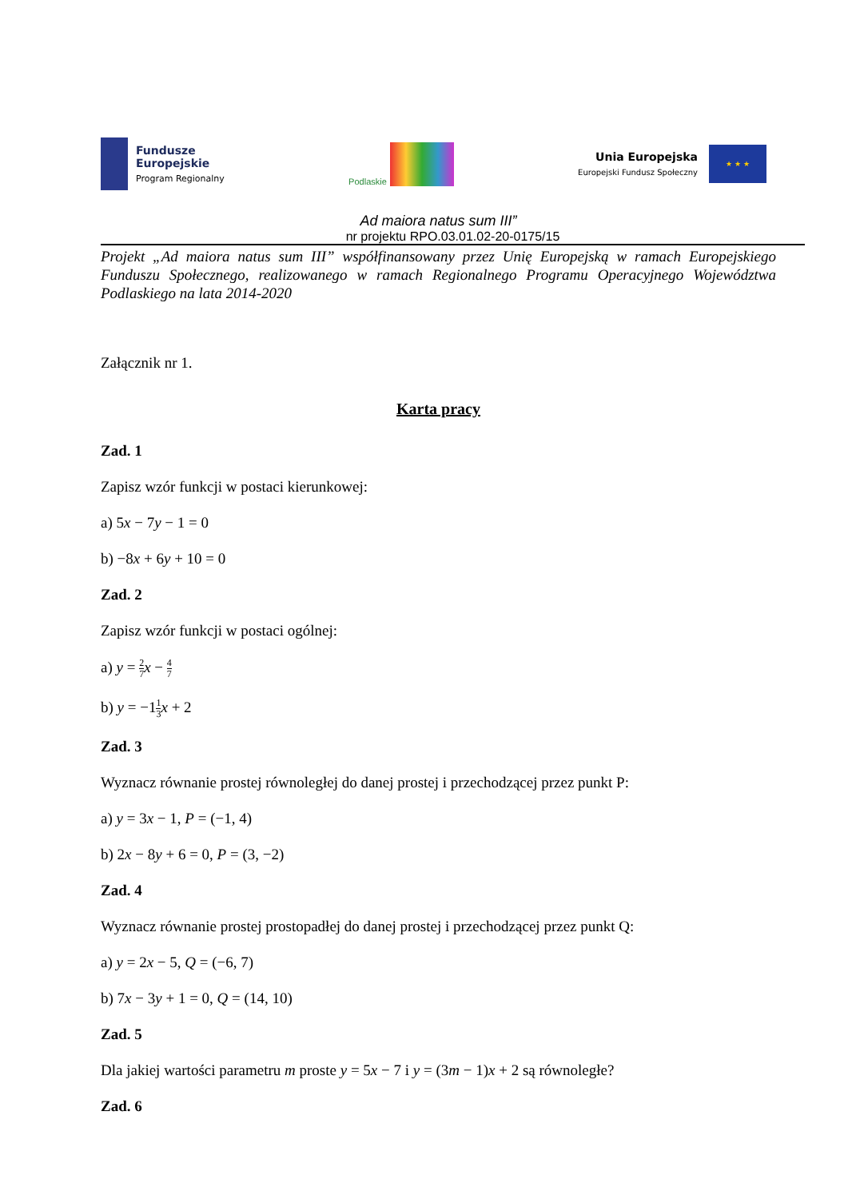Fundusze
Europejskie
Program Regionalny
Podlaskie
Unia Europejska
Europejski Fundusz Społeczny
★ ★ ★
Ad maiora natus sum III”
nr projektu RPO.03.01.02-20-0175/15
Projekt „Ad maiora natus sum III” współfinansowany przez Unię Europejską w ramach Europejskiego Funduszu Społecznego, realizowanego w ramach Regionalnego Programu Operacyjnego Województwa Podlaskiego na lata 2014-2020
Załącznik nr 1.
Karta pracy
Zad. 1
Zapisz wzór funkcji w postaci kierunkowej:
a) 5x − 7y − 1 = 0
b) −8x + 6y + 10 = 0
Zad. 2
Zapisz wzór funkcji w postaci ogólnej:
a) y = 2 7 x − 4 7
b) y = −11 3 x + 2
Zad. 3
Wyznacz równanie prostej równoległej do danej prostej i przechodzącej przez punkt P:
a) y = 3x − 1, P = (−1, 4)
b) 2x − 8y + 6 = 0, P = (3, −2)
Zad. 4
Wyznacz równanie prostej prostopadłej do danej prostej i przechodzącej przez punkt Q:
a) y = 2x − 5, Q = (−6, 7)
b) 7x − 3y + 1 = 0, Q = (14, 10)
Zad. 5
Dla jakiej wartości parametru m proste y = 5x − 7 i y = (3m − 1)x + 2 są równoległe?
Zad. 6